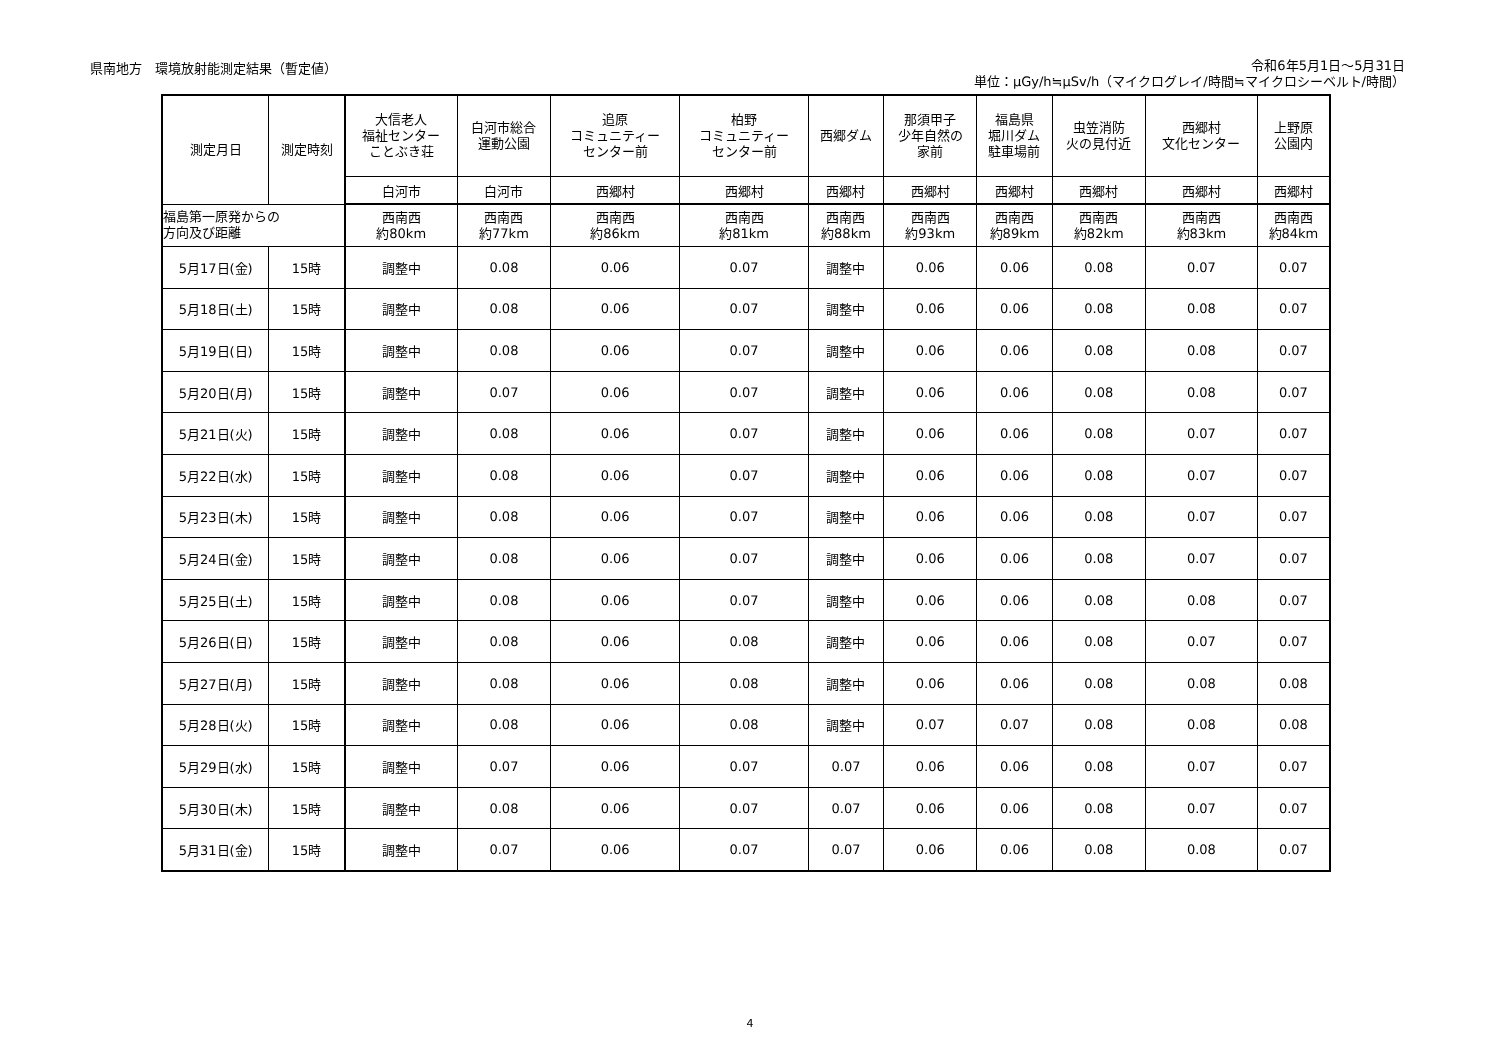県南地方　環境放射能測定結果（暫定値）
令和6年5月1日～5月31日
単位：μGy/h≒μSv/h（マイクログレイ/時間≒マイクロシーベルト/時間）
| 測定月日 | 測定時刻 | 大信老人 福祉センター ことぶき荘 | 白河市総合 運動公園 | 追原 コミュニティー センター前 | 柏野 コミュニティー センター前 | 西郷ダム | 那須甲子 少年自然の 家前 | 福島県 堀川ダム 駐車場前 | 虫笠消防 火の見付近 | 西郷村 文化センター | 上野原 公園内 |
| --- | --- | --- | --- | --- | --- | --- | --- | --- | --- | --- | --- |
| | | 白河市 | 白河市 | 西郷村 | 西郷村 | 西郷村 | 西郷村 | 西郷村 | 西郷村 | 西郷村 | 西郷村 |
| 福島第一原発からの 方向及び距離 | | 西南西 約80km | 西南西 約77km | 西南西 約86km | 西南西 約81km | 西南西 約88km | 西南西 約93km | 西南西 約89km | 西南西 約82km | 西南西 約83km | 西南西 約84km |
| 5月17日(金) | 15時 | 調整中 | 0.08 | 0.06 | 0.07 | 調整中 | 0.06 | 0.06 | 0.08 | 0.07 | 0.07 |
| 5月18日(土) | 15時 | 調整中 | 0.08 | 0.06 | 0.07 | 調整中 | 0.06 | 0.06 | 0.08 | 0.08 | 0.07 |
| 5月19日(日) | 15時 | 調整中 | 0.08 | 0.06 | 0.07 | 調整中 | 0.06 | 0.06 | 0.08 | 0.08 | 0.07 |
| 5月20日(月) | 15時 | 調整中 | 0.07 | 0.06 | 0.07 | 調整中 | 0.06 | 0.06 | 0.08 | 0.08 | 0.07 |
| 5月21日(火) | 15時 | 調整中 | 0.08 | 0.06 | 0.07 | 調整中 | 0.06 | 0.06 | 0.08 | 0.07 | 0.07 |
| 5月22日(水) | 15時 | 調整中 | 0.08 | 0.06 | 0.07 | 調整中 | 0.06 | 0.06 | 0.08 | 0.07 | 0.07 |
| 5月23日(木) | 15時 | 調整中 | 0.08 | 0.06 | 0.07 | 調整中 | 0.06 | 0.06 | 0.08 | 0.07 | 0.07 |
| 5月24日(金) | 15時 | 調整中 | 0.08 | 0.06 | 0.07 | 調整中 | 0.06 | 0.06 | 0.08 | 0.07 | 0.07 |
| 5月25日(土) | 15時 | 調整中 | 0.08 | 0.06 | 0.07 | 調整中 | 0.06 | 0.06 | 0.08 | 0.08 | 0.07 |
| 5月26日(日) | 15時 | 調整中 | 0.08 | 0.06 | 0.08 | 調整中 | 0.06 | 0.06 | 0.08 | 0.07 | 0.07 |
| 5月27日(月) | 15時 | 調整中 | 0.08 | 0.06 | 0.08 | 調整中 | 0.06 | 0.06 | 0.08 | 0.08 | 0.08 |
| 5月28日(火) | 15時 | 調整中 | 0.08 | 0.06 | 0.08 | 調整中 | 0.07 | 0.07 | 0.08 | 0.08 | 0.08 |
| 5月29日(水) | 15時 | 調整中 | 0.07 | 0.06 | 0.07 | 0.07 | 0.06 | 0.06 | 0.08 | 0.07 | 0.07 |
| 5月30日(木) | 15時 | 調整中 | 0.08 | 0.06 | 0.07 | 0.07 | 0.06 | 0.06 | 0.08 | 0.07 | 0.07 |
| 5月31日(金) | 15時 | 調整中 | 0.07 | 0.06 | 0.07 | 0.07 | 0.06 | 0.06 | 0.08 | 0.08 | 0.07 |
4